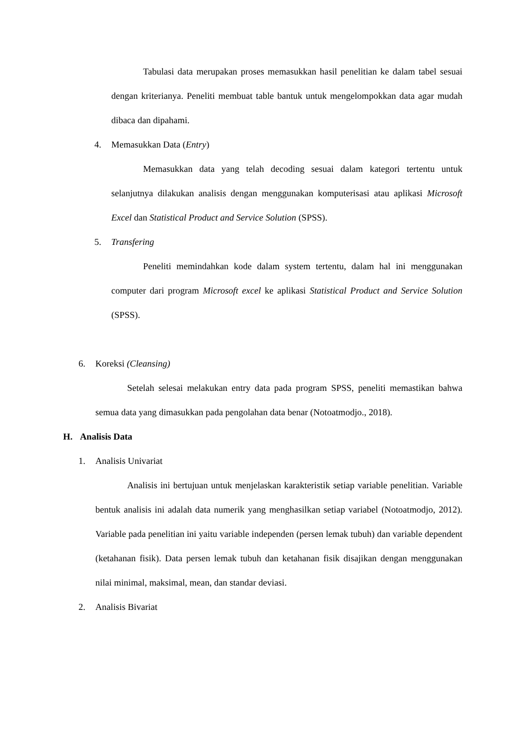Tabulasi data merupakan proses memasukkan hasil penelitian ke dalam tabel sesuai dengan kriterianya. Peneliti membuat table bantuk untuk mengelompokkan data agar mudah dibaca dan dipahami.
4. Memasukkan Data (Entry)
Memasukkan data yang telah decoding sesuai dalam kategori tertentu untuk selanjutnya dilakukan analisis dengan menggunakan komputerisasi atau aplikasi Microsoft Excel dan Statistical Product and Service Solution (SPSS).
5. Transfering
Peneliti memindahkan kode dalam system tertentu, dalam hal ini menggunakan computer dari program Microsoft excel ke aplikasi Statistical Product and Service Solution (SPSS).
6. Koreksi (Cleansing)
Setelah selesai melakukan entry data pada program SPSS, peneliti memastikan bahwa semua data yang dimasukkan pada pengolahan data benar (Notoatmodjo., 2018).
H. Analisis Data
1. Analisis Univariat
Analisis ini bertujuan untuk menjelaskan karakteristik setiap variable penelitian. Variable bentuk analisis ini adalah data numerik yang menghasilkan setiap variabel (Notoatmodjo, 2012). Variable pada penelitian ini yaitu variable independen (persen lemak tubuh) dan variable dependent (ketahanan fisik). Data persen lemak tubuh dan ketahanan fisik disajikan dengan menggunakan nilai minimal, maksimal, mean, dan standar deviasi.
2. Analisis Bivariat